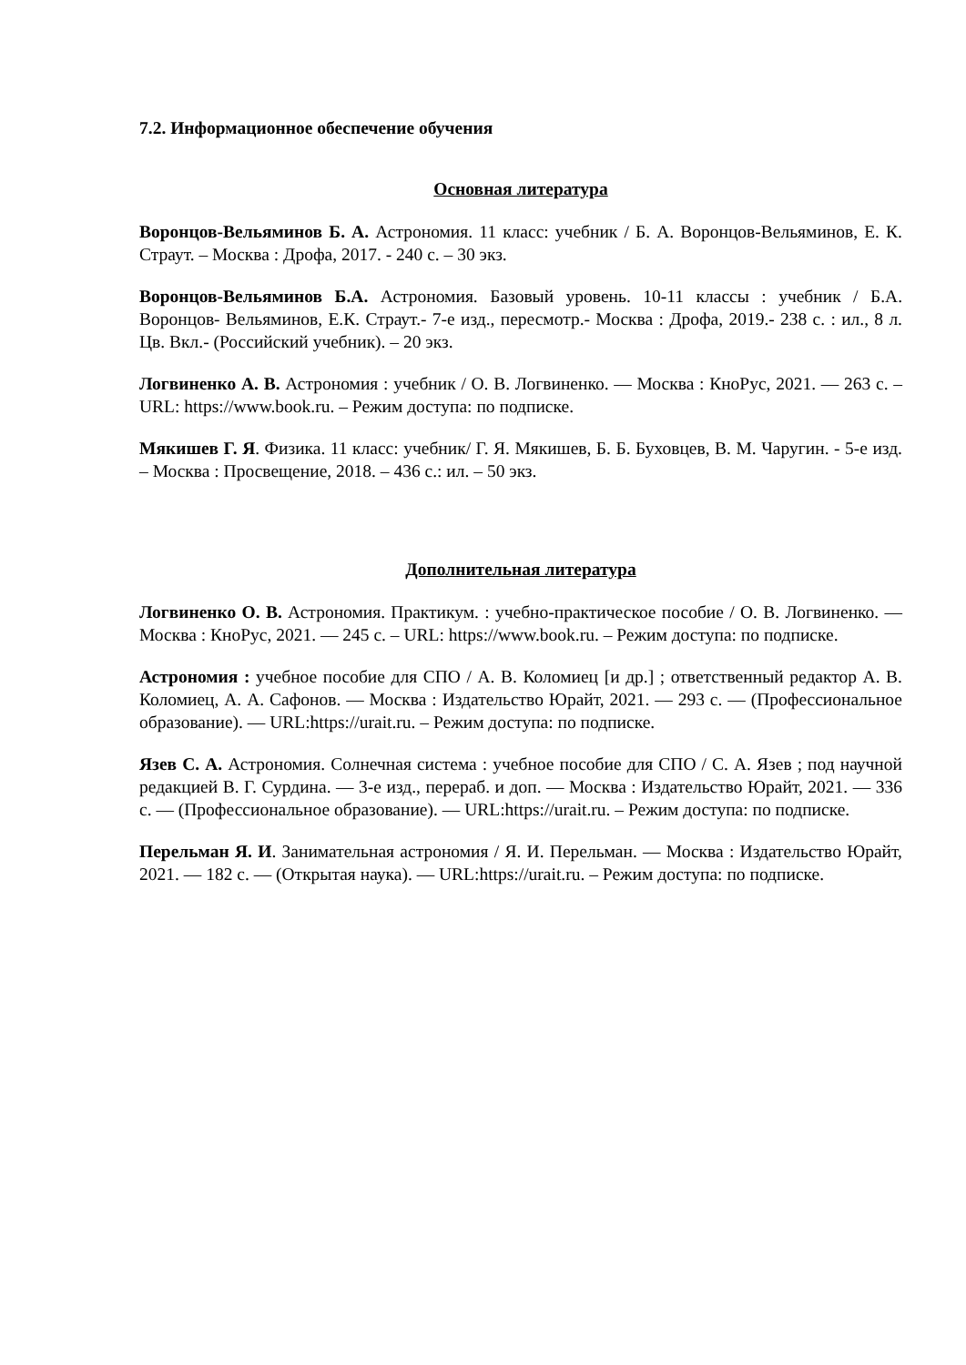7.2. Информационное обеспечение обучения
Основная литература
Воронцов-Вельяминов Б. А. Астрономия. 11 класс: учебник / Б. А. Воронцов-Вельяминов, Е. К. Страут. – Москва : Дрофа, 2017. - 240 с. – 30 экз.
Воронцов-Вельяминов Б.А. Астрономия. Базовый уровень. 10-11 классы : учебник / Б.А. Воронцов- Вельяминов, Е.К. Страут.- 7-е изд., пересмотр.- Москва : Дрофа, 2019.- 238 с. : ил., 8 л. Цв. Вкл.- (Российский учебник). – 20 экз.
Логвиненко А. В. Астрономия : учебник / О. В. Логвиненко. — Москва : КноРус, 2021. — 263 с. – URL: https://www.book.ru. – Режим доступа: по подписке.
Мякишев Г. Я. Физика. 11 класс: учебник/ Г. Я. Мякишев, Б. Б. Буховцев, В. М. Чаругин. - 5-е изд. – Москва : Просвещение, 2018. – 436 с.: ил. – 50 экз.
Дополнительная литература
Логвиненко О. В. Астрономия. Практикум. : учебно-практическое пособие / О. В. Логвиненко. — Москва : КноРус, 2021. — 245 с. – URL: https://www.book.ru. – Режим доступа: по подписке.
Астрономия : учебное пособие для СПО / А. В. Коломиец [и др.] ; ответственный редактор А. В. Коломиец, А. А. Сафонов. — Москва : Издательство Юрайт, 2021. — 293 с. — (Профессиональное образование). — URL:https://urait.ru. – Режим доступа: по подписке.
Язев С. А. Астрономия. Солнечная система : учебное пособие для СПО / С. А. Язев ; под научной редакцией В. Г. Сурдина. — 3-е изд., перераб. и доп. — Москва : Издательство Юрайт, 2021. — 336 с. — (Профессиональное образование). — URL:https://urait.ru. – Режим доступа: по подписке.
Перельман Я. И. Занимательная астрономия / Я. И. Перельман. — Москва : Издательство Юрайт, 2021. — 182 с. — (Открытая наука). — URL:https://urait.ru. – Режим доступа: по подписке.